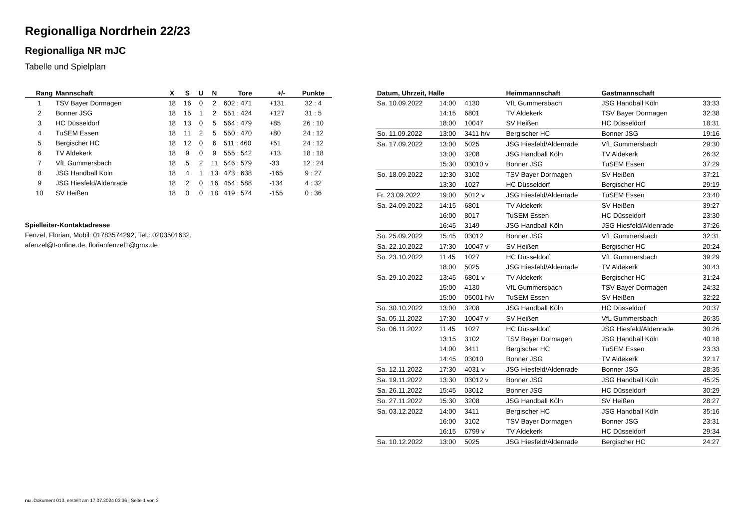Regionalliga Nordrhein 22/23
Regionalliga NR mJC
Tabelle und Spielplan
| Rang | Mannschaft | X | S | U | N | Tore | +/- | Punkte |
| --- | --- | --- | --- | --- | --- | --- | --- | --- |
| 1 | TSV Bayer Dormagen | 18 | 16 | 0 | 2 | 602 : 471 | +131 | 32 : 4 |
| 2 | Bonner JSG | 18 | 15 | 1 | 2 | 551 : 424 | +127 | 31 : 5 |
| 3 | HC Düsseldorf | 18 | 13 | 0 | 5 | 564 : 479 | +85 | 26 : 10 |
| 4 | TuSEM Essen | 18 | 11 | 2 | 5 | 550 : 470 | +80 | 24 : 12 |
| 5 | Bergischer HC | 18 | 12 | 0 | 6 | 511 : 460 | +51 | 24 : 12 |
| 6 | TV Aldekerk | 18 | 9 | 0 | 9 | 555 : 542 | +13 | 18 : 18 |
| 7 | VfL Gummersbach | 18 | 5 | 2 | 11 | 546 : 579 | -33 | 12 : 24 |
| 8 | JSG Handball Köln | 18 | 4 | 1 | 13 | 473 : 638 | -165 | 9 : 27 |
| 9 | JSG Hiesfeld/Aldenrade | 18 | 2 | 0 | 16 | 454 : 588 | -134 | 4 : 32 |
| 10 | SV Heißen | 18 | 0 | 0 | 18 | 419 : 574 | -155 | 0 : 36 |
Spielleiter-Kontaktadresse
Fenzel, Florian, Mobil: 01783574292, Tel.: 0203501632,
afenzel@t-online.de, florianfenzel1@gmx.de
| Datum, Uhrzeit, Halle | | | Heimmannschaft | Gastmannschaft | |
| --- | --- | --- | --- | --- | --- |
| Sa. 10.09.2022 | 14:00 | 4130 | VfL Gummersbach | JSG Handball Köln | 33:33 |
| | 14:15 | 6801 | TV Aldekerk | TSV Bayer Dormagen | 32:38 |
| | 18:00 | 10047 | SV Heißen | HC Düsseldorf | 18:31 |
| So. 11.09.2022 | 13:00 | 3411 h/v | Bergischer HC | Bonner JSG | 19:16 |
| Sa. 17.09.2022 | 13:00 | 5025 | JSG Hiesfeld/Aldenrade | VfL Gummersbach | 29:30 |
| | 13:00 | 3208 | JSG Handball Köln | TV Aldekerk | 26:32 |
| | 15:30 | 03010 v | Bonner JSG | TuSEM Essen | 37:29 |
| So. 18.09.2022 | 12:30 | 3102 | TSV Bayer Dormagen | SV Heißen | 37:21 |
| | 13:30 | 1027 | HC Düsseldorf | Bergischer HC | 29:19 |
| Fr. 23.09.2022 | 19:00 | 5012 v | JSG Hiesfeld/Aldenrade | TuSEM Essen | 23:40 |
| Sa. 24.09.2022 | 14:15 | 6801 | TV Aldekerk | SV Heißen | 39:27 |
| | 16:00 | 8017 | TuSEM Essen | HC Düsseldorf | 23:30 |
| | 16:45 | 3149 | JSG Handball Köln | JSG Hiesfeld/Aldenrade | 37:26 |
| So. 25.09.2022 | 15:45 | 03012 | Bonner JSG | VfL Gummersbach | 32:31 |
| Sa. 22.10.2022 | 17:30 | 10047 v | SV Heißen | Bergischer HC | 20:24 |
| So. 23.10.2022 | 11:45 | 1027 | HC Düsseldorf | VfL Gummersbach | 39:29 |
| | 18:00 | 5025 | JSG Hiesfeld/Aldenrade | TV Aldekerk | 30:43 |
| Sa. 29.10.2022 | 13:45 | 6801 v | TV Aldekerk | Bergischer HC | 31:24 |
| | 15:00 | 4130 | VfL Gummersbach | TSV Bayer Dormagen | 24:32 |
| | 15:00 | 05001 h/v | TuSEM Essen | SV Heißen | 32:22 |
| So. 30.10.2022 | 13:00 | 3208 | JSG Handball Köln | HC Düsseldorf | 20:37 |
| Sa. 05.11.2022 | 17:30 | 10047 v | SV Heißen | VfL Gummersbach | 26:35 |
| So. 06.11.2022 | 11:45 | 1027 | HC Düsseldorf | JSG Hiesfeld/Aldenrade | 30:26 |
| | 13:15 | 3102 | TSV Bayer Dormagen | JSG Handball Köln | 40:18 |
| | 14:00 | 3411 | Bergischer HC | TuSEM Essen | 23:33 |
| | 14:45 | 03010 | Bonner JSG | TV Aldekerk | 32:17 |
| Sa. 12.11.2022 | 17:30 | 4031 v | JSG Hiesfeld/Aldenrade | Bonner JSG | 28:35 |
| Sa. 19.11.2022 | 13:30 | 03012 v | Bonner JSG | JSG Handball Köln | 45:25 |
| Sa. 26.11.2022 | 15:45 | 03012 | Bonner JSG | HC Düsseldorf | 30:29 |
| So. 27.11.2022 | 15:30 | 3208 | JSG Handball Köln | SV Heißen | 28:27 |
| Sa. 03.12.2022 | 14:00 | 3411 | Bergischer HC | JSG Handball Köln | 35:16 |
| | 16:00 | 3102 | TSV Bayer Dormagen | Bonner JSG | 23:31 |
| | 16:15 | 6799 v | TV Aldekerk | HC Düsseldorf | 29:34 |
| Sa. 10.12.2022 | 13:00 | 5025 | JSG Hiesfeld/Aldenrade | Bergischer HC | 24:27 |
nu .Dokument 013, erstellt am 17.07.2024 03:36 | Seite 1 von 3